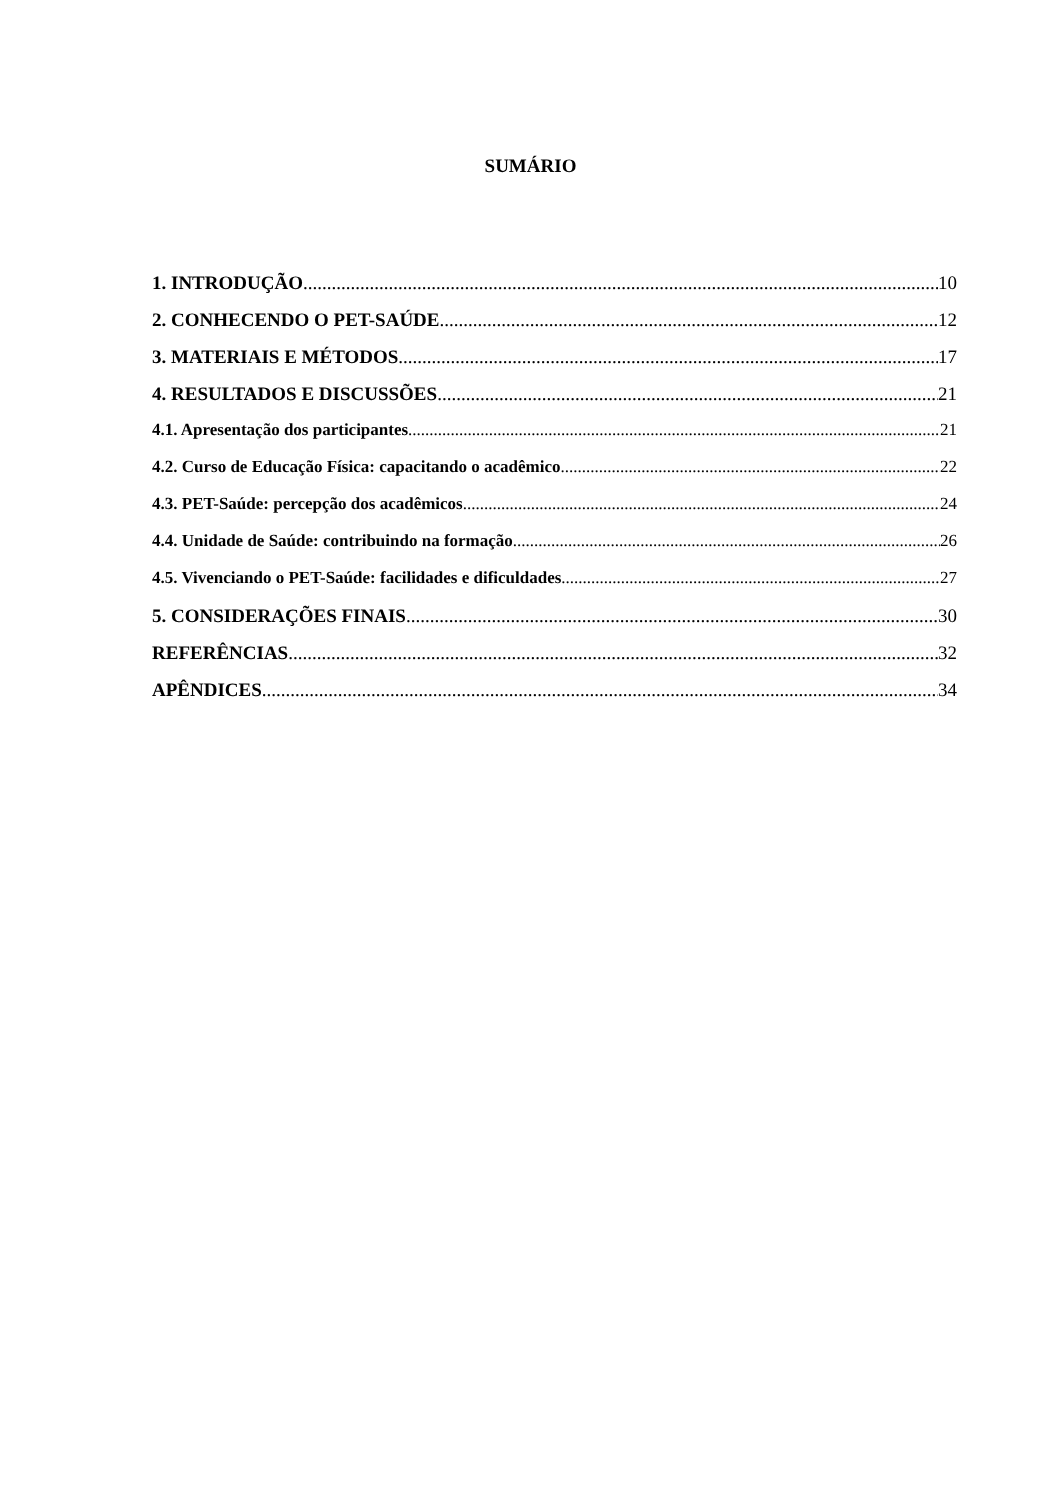SUMÁRIO
1. INTRODUÇÃO 10
2. CONHECENDO O PET-SAÚDE 12
3. MATERIAIS E MÉTODOS 17
4. RESULTADOS E DISCUSSÕES 21
4.1. Apresentação dos participantes 21
4.2. Curso de Educação Física: capacitando o acadêmico 22
4.3. PET-Saúde: percepção dos acadêmicos 24
4.4. Unidade de Saúde: contribuindo na formação 26
4.5. Vivenciando o PET-Saúde: facilidades e dificuldades 27
5. CONSIDERAÇÕES FINAIS 30
REFERÊNCIAS 32
APÊNDICES 34